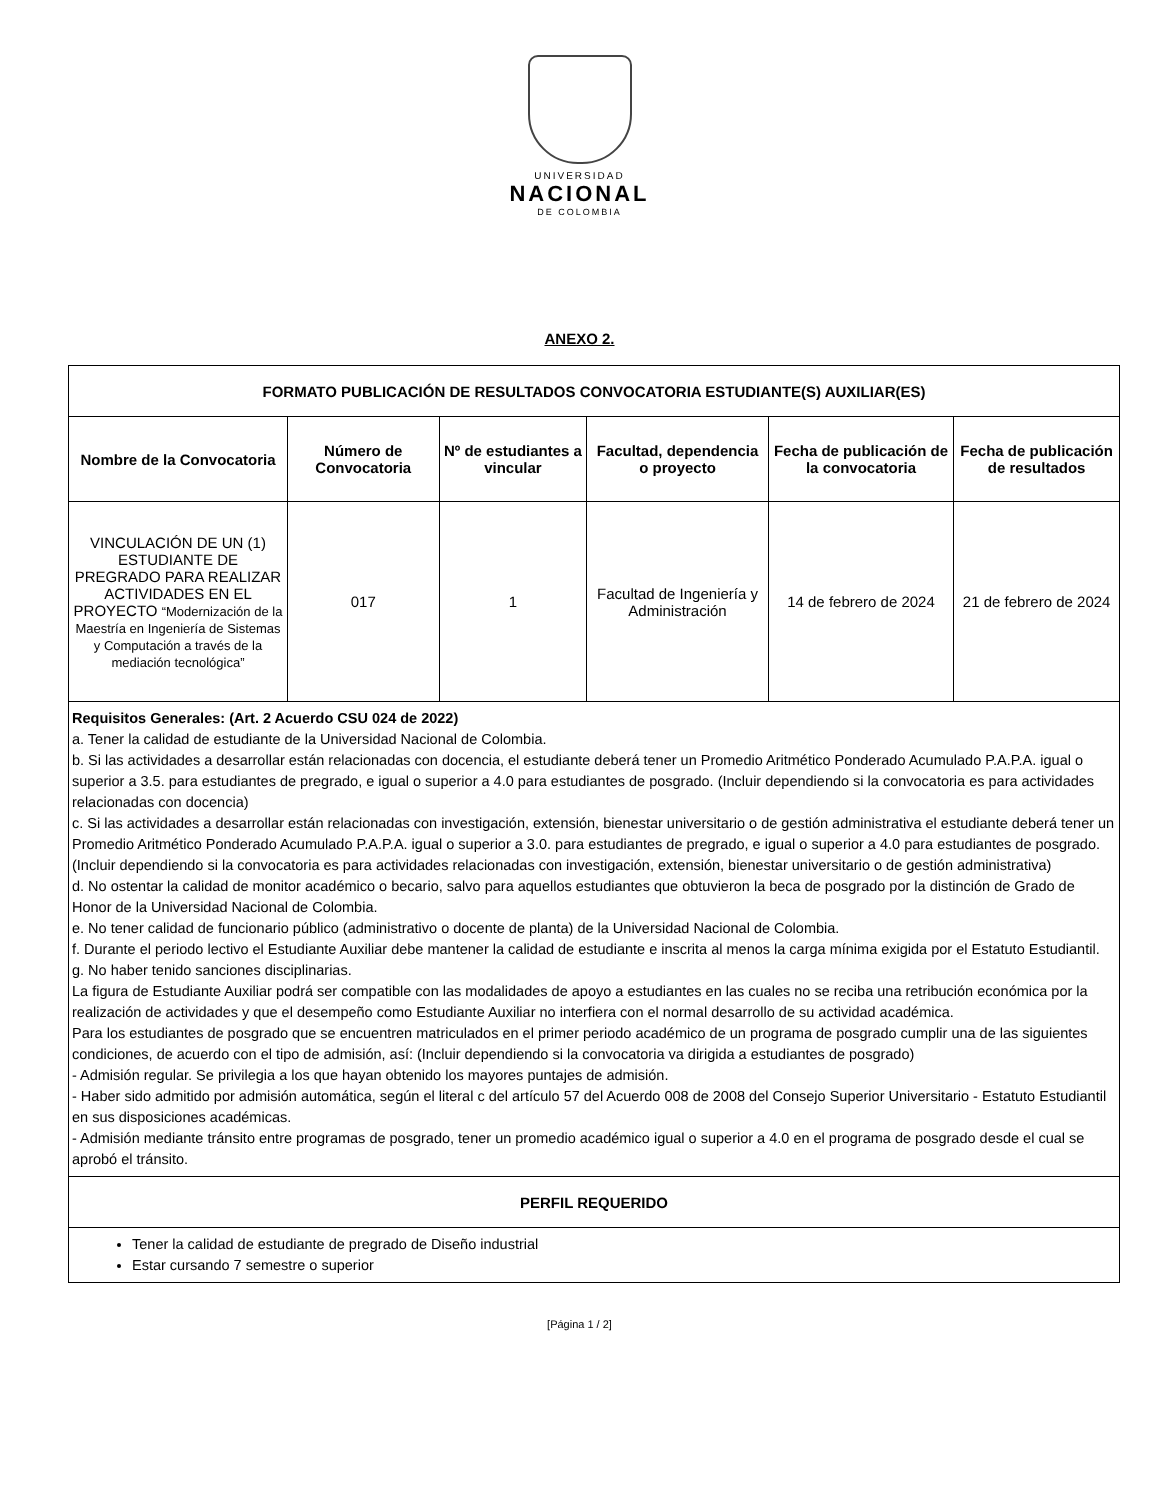UNIVERSIDAD
NACIONAL
DE COLOMBIA
ANEXO 2.
| FORMATO PUBLICACIÓN DE RESULTADOS CONVOCATORIA ESTUDIANTE(S) AUXILIAR(ES) | | | | | |
| --- | --- | --- | --- | --- | --- |
| Nombre de la Convocatoria | Número de Convocatoria | Nº de estudiantes a vincular | Facultad, dependencia o proyecto | Fecha de publicación de la convocatoria | Fecha de publicación de resultados |
| VINCULACIÓN DE UN (1) ESTUDIANTE DE PREGRADO PARA REALIZAR ACTIVIDADES EN EL PROYECTO “Modernización de la Maestría en Ingeniería de Sistemas y Computación a través de la mediación tecnológica” | 017 | 1 | Facultad de Ingeniería y Administración | 14 de febrero de 2024 | 21 de febrero de 2024 |
| Requisitos Generales: (Art. 2 Acuerdo CSU 024 de 2022) a. Tener la calidad de estudiante de la Universidad Nacional de Colombia. b. Si las actividades a desarrollar están relacionadas con docencia, el estudiante deberá tener un Promedio Aritmético Ponderado Acumulado P.A.P.A. igual o superior a 3.5. para estudiantes de pregrado, e igual o superior a 4.0 para estudiantes de posgrado. (Incluir dependiendo si la convocatoria es para actividades relacionadas con docencia) c. Si las actividades a desarrollar están relacionadas con investigación, extensión, bienestar universitario o de gestión administrativa el estudiante deberá tener un Promedio Aritmético Ponderado Acumulado P.A.P.A. igual o superior a 3.0. para estudiantes de pregrado, e igual o superior a 4.0 para estudiantes de posgrado. (Incluir dependiendo si la convocatoria es para actividades relacionadas con investigación, extensión, bienestar universitario o de gestión administrativa) d. No ostentar la calidad de monitor académico o becario, salvo para aquellos estudiantes que obtuvieron la beca de posgrado por la distinción de Grado de Honor de la Universidad Nacional de Colombia. e. No tener calidad de funcionario público (administrativo o docente de planta) de la Universidad Nacional de Colombia. f. Durante el periodo lectivo el Estudiante Auxiliar debe mantener la calidad de estudiante e inscrita al menos la carga mínima exigida por el Estatuto Estudiantil. g. No haber tenido sanciones disciplinarias. La figura de Estudiante Auxiliar podrá ser compatible con las modalidades de apoyo a estudiantes en las cuales no se reciba una retribución económica por la realización de actividades y que el desempeño como Estudiante Auxiliar no interfiera con el normal desarrollo de su actividad académica. Para los estudiantes de posgrado que se encuentren matriculados en el primer periodo académico de un programa de posgrado cumplir una de las siguientes condiciones, de acuerdo con el tipo de admisión, así: (Incluir dependiendo si la convocatoria va dirigida a estudiantes de posgrado) - Admisión regular. Se privilegia a los que hayan obtenido los mayores puntajes de admisión. - Haber sido admitido por admisión automática, según el literal c del artículo 57 del Acuerdo 008 de 2008 del Consejo Superior Universitario - Estatuto Estudiantil en sus disposiciones académicas. - Admisión mediante tránsito entre programas de posgrado, tener un promedio académico igual o superior a 4.0 en el programa de posgrado desde el cual se aprobó el tránsito. | | | | | |
| PERFIL REQUERIDO | | | | | |
| Tener la calidad de estudiante de pregrado de Diseño industrial Estar cursando 7 semestre o superior | | | | | |
[Página 1 / 2]